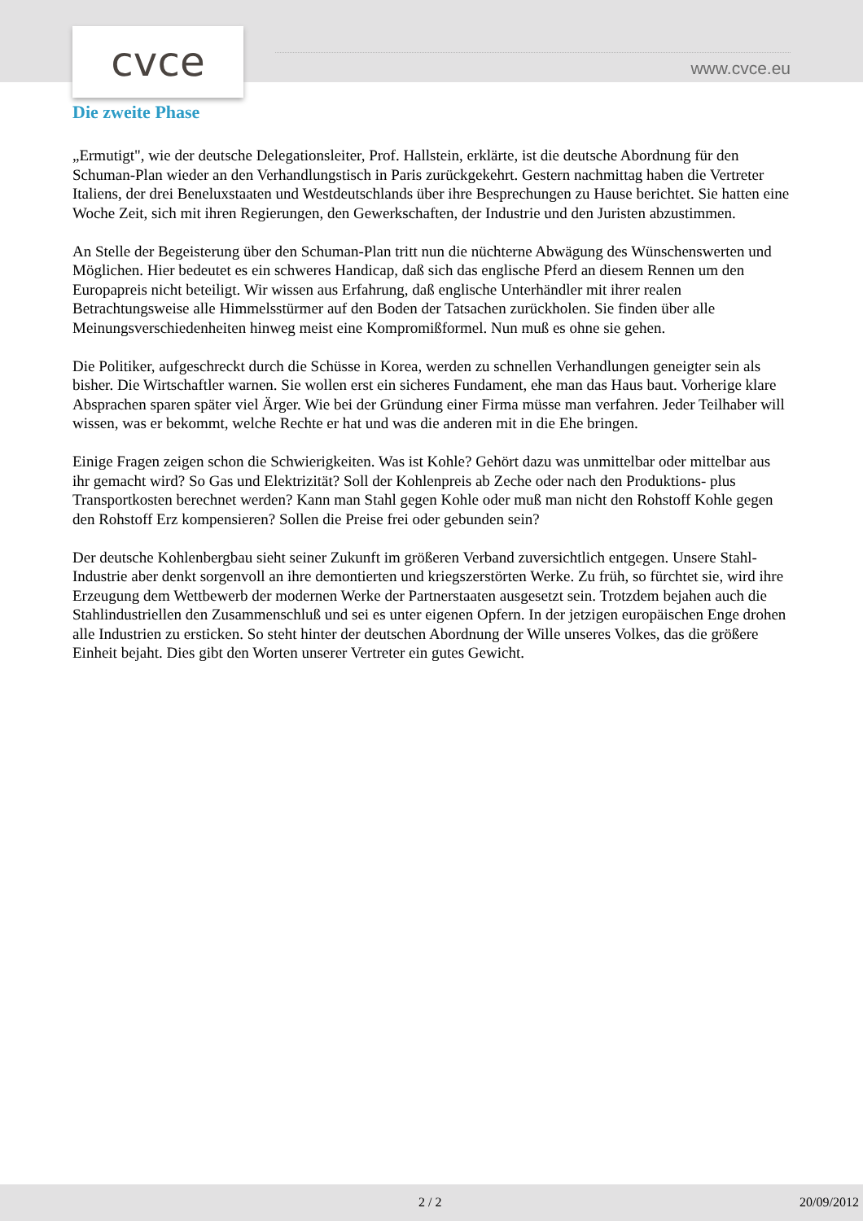cvce www.cvce.eu
Die zweite Phase
„Ermutigt", wie der deutsche Delegationsleiter, Prof. Hallstein, erklärte, ist die deutsche Abordnung für den Schuman-Plan wieder an den Verhandlungstisch in Paris zurückgekehrt. Gestern nachmittag haben die Vertreter Italiens, der drei Beneluxstaaten und Westdeutschlands über ihre Besprechungen zu Hause berichtet. Sie hatten eine Woche Zeit, sich mit ihren Regierungen, den Gewerkschaften, der Industrie und den Juristen abzustimmen.
An Stelle der Begeisterung über den Schuman-Plan tritt nun die nüchterne Abwägung des Wünschenswerten und Möglichen. Hier bedeutet es ein schweres Handicap, daß sich das englische Pferd an diesem Rennen um den Europapreis nicht beteiligt. Wir wissen aus Erfahrung, daß englische Unterhändler mit ihrer realen Betrachtungsweise alle Himmelsstürmer auf den Boden der Tatsachen zurückholen. Sie finden über alle Meinungsverschiedenheiten hinweg meist eine Kompromißformel. Nun muß es ohne sie gehen.
Die Politiker, aufgeschreckt durch die Schüsse in Korea, werden zu schnellen Verhandlungen geneigter sein als bisher. Die Wirtschaftler warnen. Sie wollen erst ein sicheres Fundament, ehe man das Haus baut. Vorherige klare Absprachen sparen später viel Ärger. Wie bei der Gründung einer Firma müsse man verfahren. Jeder Teilhaber will wissen, was er bekommt, welche Rechte er hat und was die anderen mit in die Ehe bringen.
Einige Fragen zeigen schon die Schwierigkeiten. Was ist Kohle? Gehört dazu was unmittelbar oder mittelbar aus ihr gemacht wird? So Gas und Elektrizität? Soll der Kohlenpreis ab Zeche oder nach den Produktions- plus Transportkosten berechnet werden? Kann man Stahl gegen Kohle oder muß man nicht den Rohstoff Kohle gegen den Rohstoff Erz kompensieren? Sollen die Preise frei oder gebunden sein?
Der deutsche Kohlenbergbau sieht seiner Zukunft im größeren Verband zuversichtlich entgegen. Unsere Stahl-Industrie aber denkt sorgenvoll an ihre demontierten und kriegszerstörten Werke. Zu früh, so fürchtet sie, wird ihre Erzeugung dem Wettbewerb der modernen Werke der Partnerstaaten ausgesetzt sein. Trotzdem bejahen auch die Stahlindustriellen den Zusammenschluß und sei es unter eigenen Opfern. In der jetzigen europäischen Enge drohen alle Industrien zu ersticken. So steht hinter der deutschen Abordnung der Wille unseres Volkes, das die größere Einheit bejaht. Dies gibt den Worten unserer Vertreter ein gutes Gewicht.
2 / 2 20/09/2012